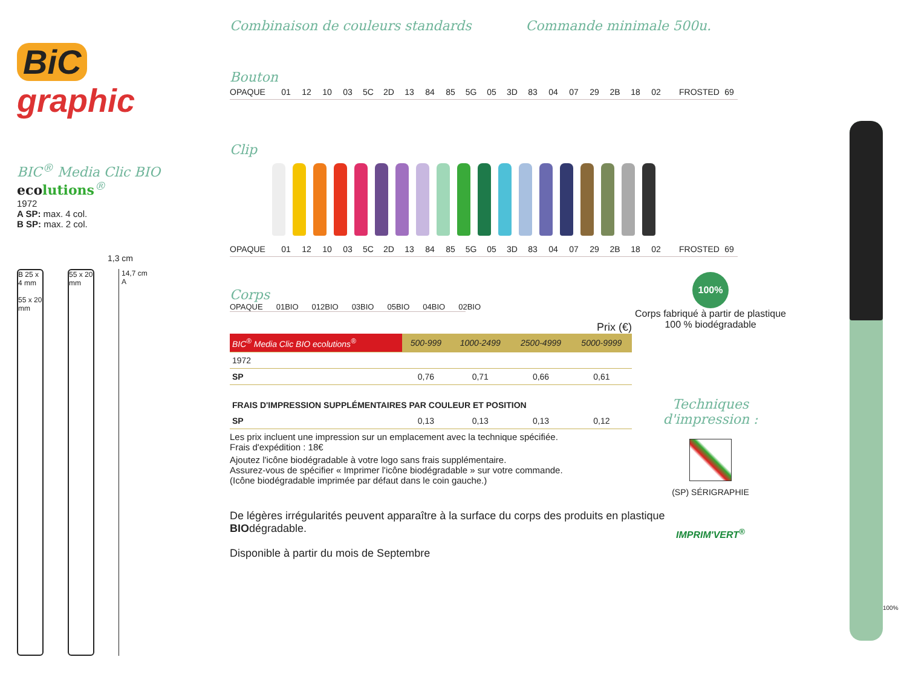BiC
graphic
BIC<sup>®</sup> Media Clic BIO ecolutions<sup>®</sup>
1972
A SP: max. 4 col.
B SP: max. 2 col.
1,3 cm
B 25 x 4 mm
55 x 20 mm
55 x 20 mm
14,7 cm
A
Combinaison de couleurs standards Commande minimale 500u.
Bouton
OPAQUE 01 12 10 03 5C 2D 13 84 85 5G 05 3D 83 04 07 29 2B 18 02 FROSTED 69
Clip
OPAQUE 01 12 10 03 5C 2D 13 84 85 5G 05 3D 83 04 07 29 2B 18 02 FROSTED 69
Corps
OPAQUE 01BIO 012BIO 03BIO 05BIO 04BIO 02BIO
Prix (€)
| BIC<sup>®</sup> Media Clic BIO ecolutions<sup>®</sup> | 500-999 | 1000-2499 | 2500-4999 | 5000-9999 |
| --- | --- | --- | --- | --- |
| 1972 | | | | |
| SP | 0,76 | 0,71 | 0,66 | 0,61 |
| FRAIS D'IMPRESSION SUPPLÉMENTAIRES PAR COULEUR ET POSITION | | | | |
| SP | 0,13 | 0,13 | 0,13 | 0,12 |
Les prix incluent une impression sur un emplacement avec la technique spécifiée.
Frais d'expédition : 18€
Ajoutez l'icône biodégradable à votre logo sans frais supplémentaire.
Assurez-vous de spécifier « Imprimer l'icône biodégradable » sur votre commande.
(Icône biodégradable imprimée par défaut dans le coin gauche.)
De légères irrégularités peuvent apparaître à la surface du corps des produits en plastique BIOdégradable.
Disponible à partir du mois de Septembre
100%
Corps fabriqué à partir de plastique 100 % biodégradable
Techniques d'impression :
(SP) SÉRIGRAPHIE
IMPRIM'VERT<sup>®</sup>
100%